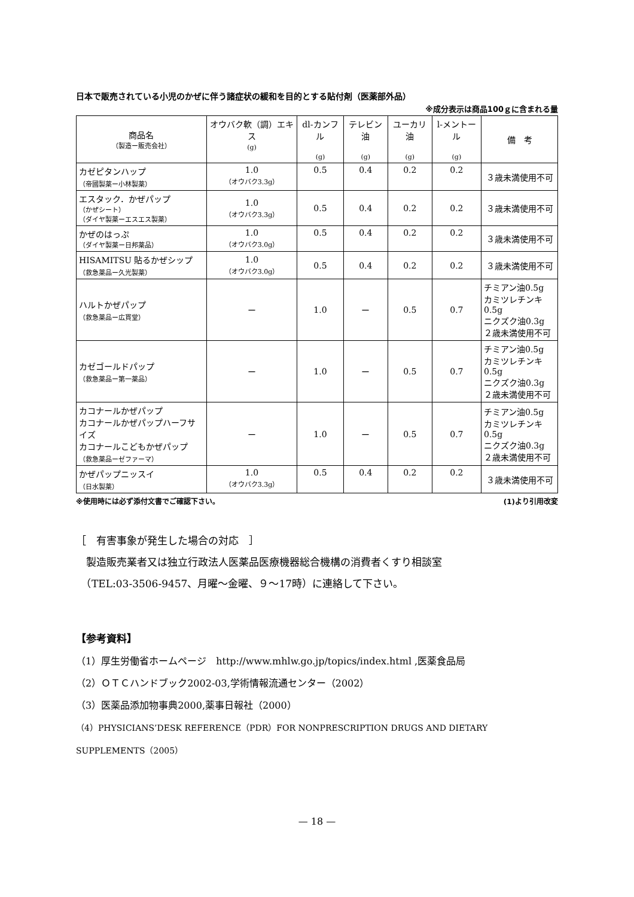日本で販売されている小児のかぜに伴う諸症状の緩和を目的とする貼付剤（医薬部外品）
※成分表示は商品100ｇに含まれる量
| 商品名 （製造ー販売会社） | オウバク軟（調）エキス (g) | dl-カンフル (g) | テレビン油 (g) | ユーカリ油 (g) | l-メントール (g) | 備 考 |
| --- | --- | --- | --- | --- | --- | --- |
| カゼピタンハップ （帝國製薬ー小林製薬） | 1.0 （オウバク3.3g） | 0.5 | 0.4 | 0.2 | 0.2 | ３歳未満使用不可 |
| エスタック．かぜパップ （かぜシート） （ダイヤ製薬ーエスエス製薬） | 1.0 （オウバク3.3g） | 0.5 | 0.4 | 0.2 | 0.2 | ３歳未満使用不可 |
| かぜのはっぷ （ダイヤ製薬ー日邦薬品） | 1.0 （オウバク3.0g） | 0.5 | 0.4 | 0.2 | 0.2 | ３歳未満使用不可 |
| HISAMITSU 貼るかぜシップ （救急薬品ー久光製薬） | 1.0 （オウバク3.0g） | 0.5 | 0.4 | 0.2 | 0.2 | ３歳未満使用不可 |
| ハルトかぜパップ （救急薬品ー広貫堂） | ー | 1.0 | ー | 0.5 | 0.7 | チミアン油0.5g カミツレチンキ0.5g ニクズク油0.3g ２歳未満使用不可 |
| カゼゴールドパップ （救急薬品ー第一薬品） | ー | 1.0 | ー | 0.5 | 0.7 | チミアン油0.5g カミツレチンキ0.5g ニクズク油0.3g ２歳未満使用不可 |
| カコナールかぜパップ カコナールかぜパップハーフサイズ カコナールこどもかぜパップ （救急薬品ーゼファーマ） | ー | 1.0 | ー | 0.5 | 0.7 | チミアン油0.5g カミツレチンキ0.5g ニクズク油0.3g ２歳未満使用不可 |
| かぜパップニッスイ （日水製薬） | 1.0 （オウバク3.3g） | 0.5 | 0.4 | 0.2 | 0.2 | ３歳未満使用不可 |
※使用時には必ず添付文書でご確認下さい。 (1)より引用改変
［　有害事象が発生した場合の対応　］
　製造販売業者又は独立行政法人医薬品医療機器総合機構の消費者くすり相談室
　（TEL:03-3506-9457、月曜～金曜、９～17時）に連絡して下さい。
【参考資料】
（1）厚生労働省ホームページ　http://www.mhlw.go.jp/topics/index.html ,医薬食品局
（2）ＯＴＣハンドブック2002-03,学術情報流通センター（2002）
（3）医薬品添加物事典2000,薬事日報社（2000）
（4）PHYSICIANS’DESK REFERENCE（PDR）FOR NONPRESCRIPTION DRUGS AND DIETARY SUPPLEMENTS（2005）
— 18 —